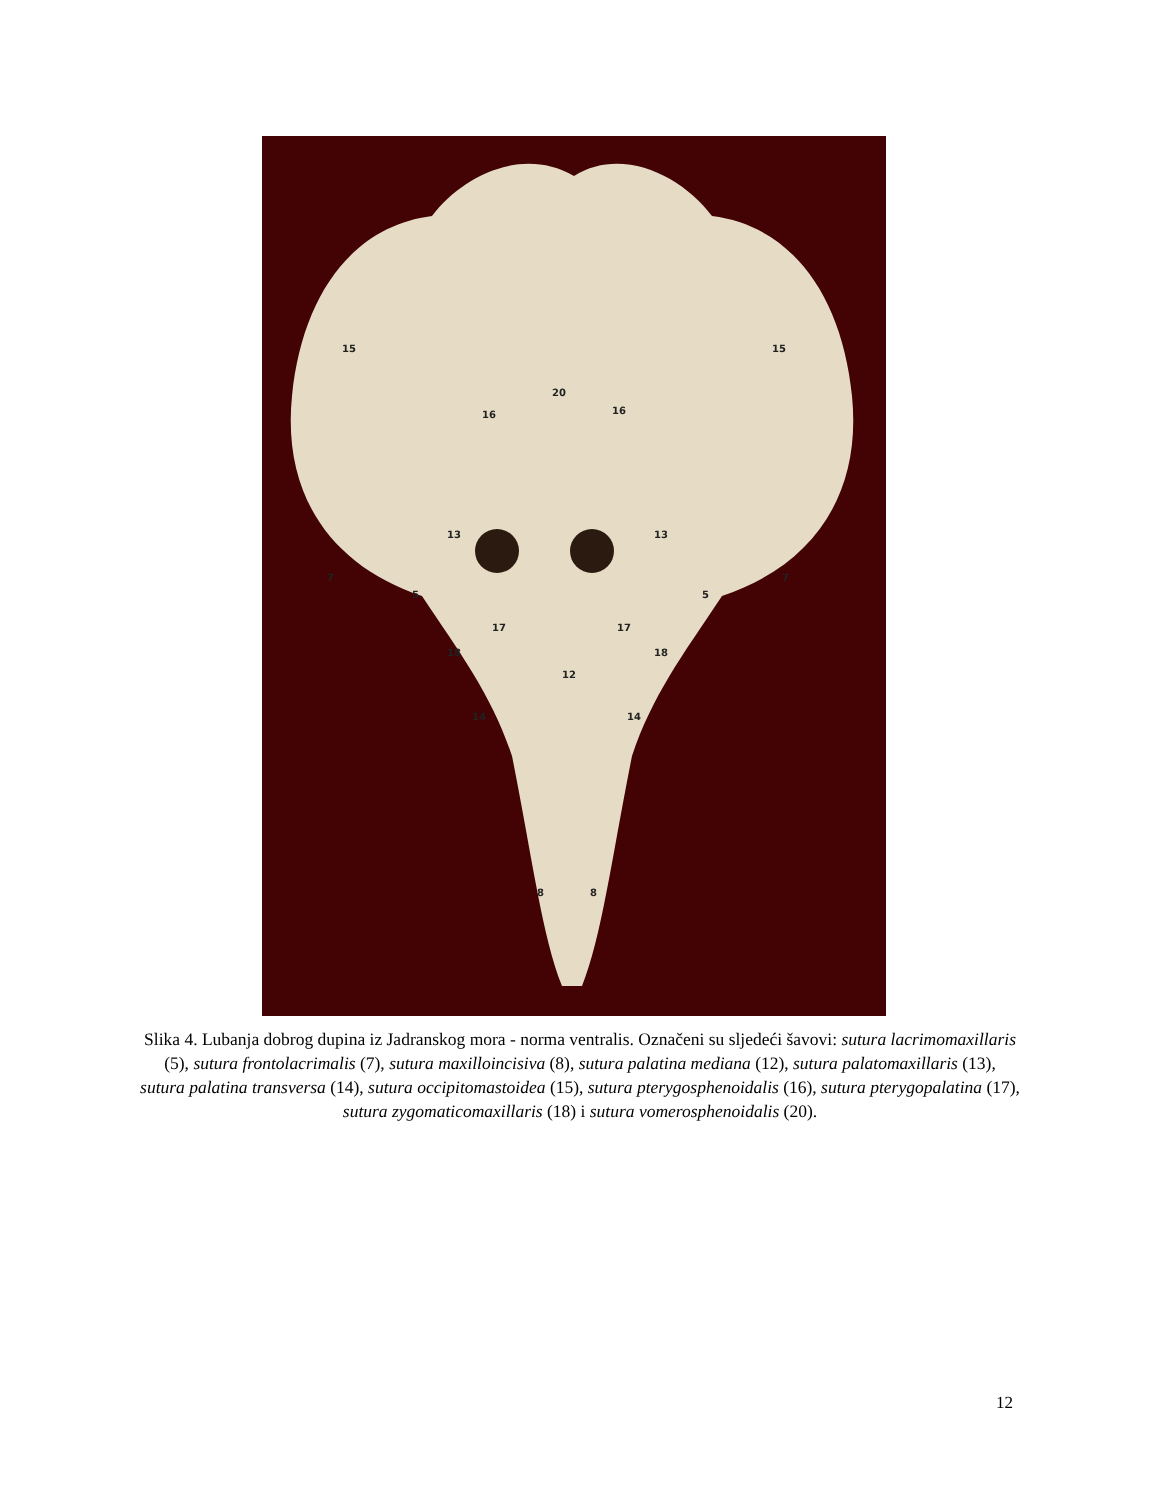15
15
20
16
16
13
13
7
7
5
5
17
17
18
18
12
14
14
8
8
Slika 4. Lubanja dobrog dupina iz Jadranskog mora - norma ventralis. Označeni su sljedeći šavovi: sutura lacrimomaxillaris (5), sutura frontolacrimalis (7), sutura maxilloincisiva (8), sutura palatina mediana (12), sutura palatomaxillaris (13), sutura palatina transversa (14), sutura occipitomastoidea (15), sutura pterygosphenoidalis (16), sutura pterygopalatina (17), sutura zygomaticomaxillaris (18) i sutura vomerosphenoidalis (20).
12